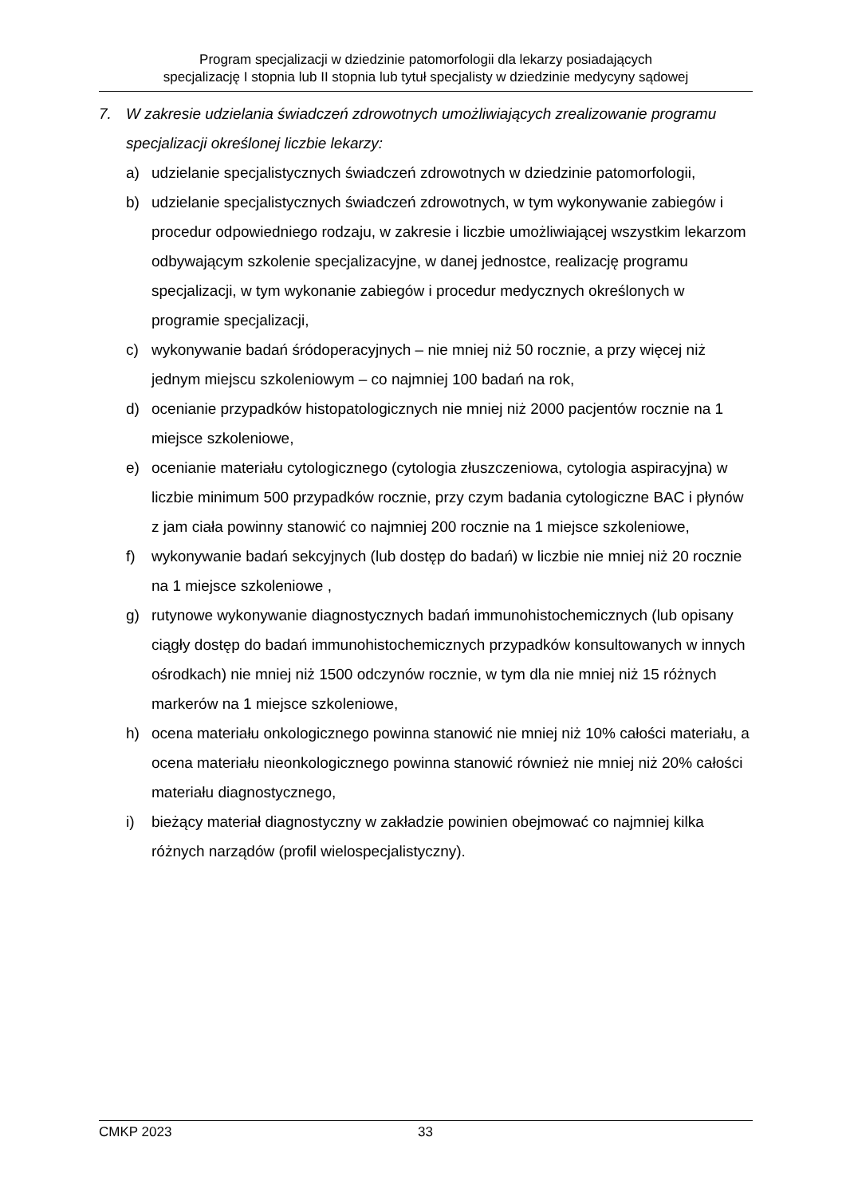Program specjalizacji w dziedzinie patomorfologii dla lekarzy posiadających
specjalizację I stopnia lub II stopnia lub tytuł specjalisty w dziedzinie medycyny sądowej
7. W zakresie udzielania świadczeń zdrowotnych umożliwiających zrealizowanie programu specjalizacji określonej liczbie lekarzy:
a) udzielanie specjalistycznych świadczeń zdrowotnych w dziedzinie patomorfologii,
b) udzielanie specjalistycznych świadczeń zdrowotnych, w tym wykonywanie zabiegów i procedur odpowiedniego rodzaju, w zakresie i liczbie umożliwiającej wszystkim lekarzom odbywającym szkolenie specjalizacyjne, w danej jednostce, realizację programu specjalizacji, w tym wykonanie zabiegów i procedur medycznych określonych w programie specjalizacji,
c) wykonywanie badań śródoperacyjnych – nie mniej niż 50 rocznie, a przy więcej niż jednym miejscu szkoleniowym – co najmniej 100 badań na rok,
d) ocenianie przypadków histopatologicznych nie mniej niż 2000 pacjentów rocznie na 1 miejsce szkoleniowe,
e) ocenianie materiału cytologicznego (cytologia złuszczeniowa, cytologia aspiracyjna) w liczbie minimum 500 przypadków rocznie, przy czym badania cytologiczne BAC i płynów z jam ciała powinny stanowić co najmniej 200 rocznie na 1 miejsce szkoleniowe,
f) wykonywanie badań sekcyjnych (lub dostęp do badań) w liczbie nie mniej niż 20 rocznie na 1 miejsce szkoleniowe ,
g) rutynowe wykonywanie diagnostycznych badań immunohistochemicznych (lub opisany ciągły dostęp do badań immunohistochemicznych przypadków konsultowanych w innych ośrodkach) nie mniej niż 1500 odczynów rocznie, w tym dla nie mniej niż 15 różnych markerów na 1 miejsce szkoleniowe,
h) ocena materiału onkologicznego powinna stanowić nie mniej niż 10% całości materiału, a ocena materiału nieonkologicznego powinna stanowić również nie mniej niż 20% całości materiału diagnostycznego,
i) bieżący materiał diagnostyczny w zakładzie powinien obejmować co najmniej kilka różnych narządów (profil wielospecjalistyczny).
CMKP 2023 33